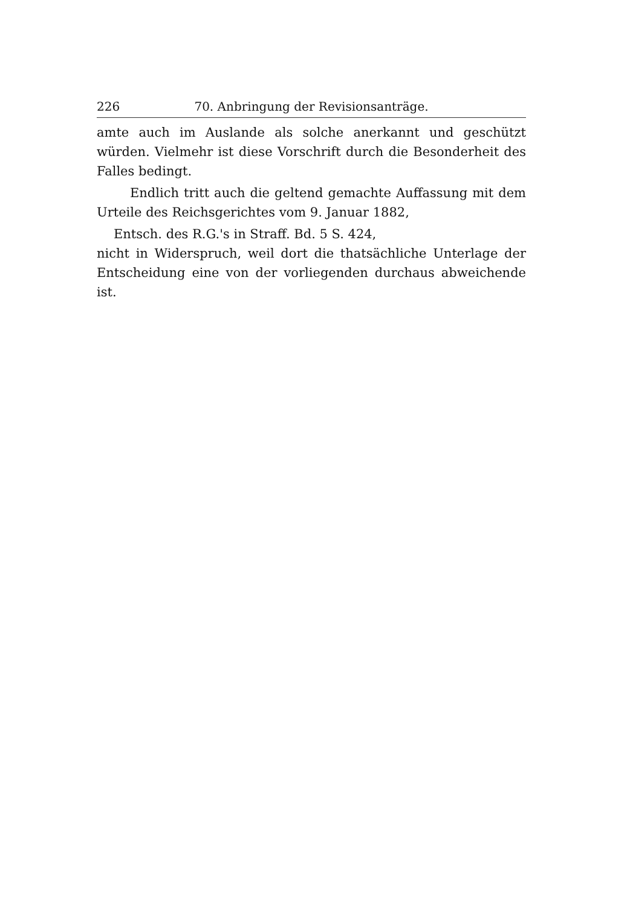226 70. Anbringung der Revisionsanträge.
amte auch im Auslande als solche anerkannt und geschützt würden. Vielmehr ist diese Vorschrift durch die Besonderheit des Falles bedingt.
Endlich tritt auch die geltend gemachte Auffassung mit dem Urteile des Reichsgerichtes vom 9. Januar 1882,
Entsch. des R.G.'s in Straff. Bd. 5 S. 424,
nicht in Widerspruch, weil dort die thatsächliche Unterlage der Entscheidung eine von der vorliegenden durchaus abweichende ist.